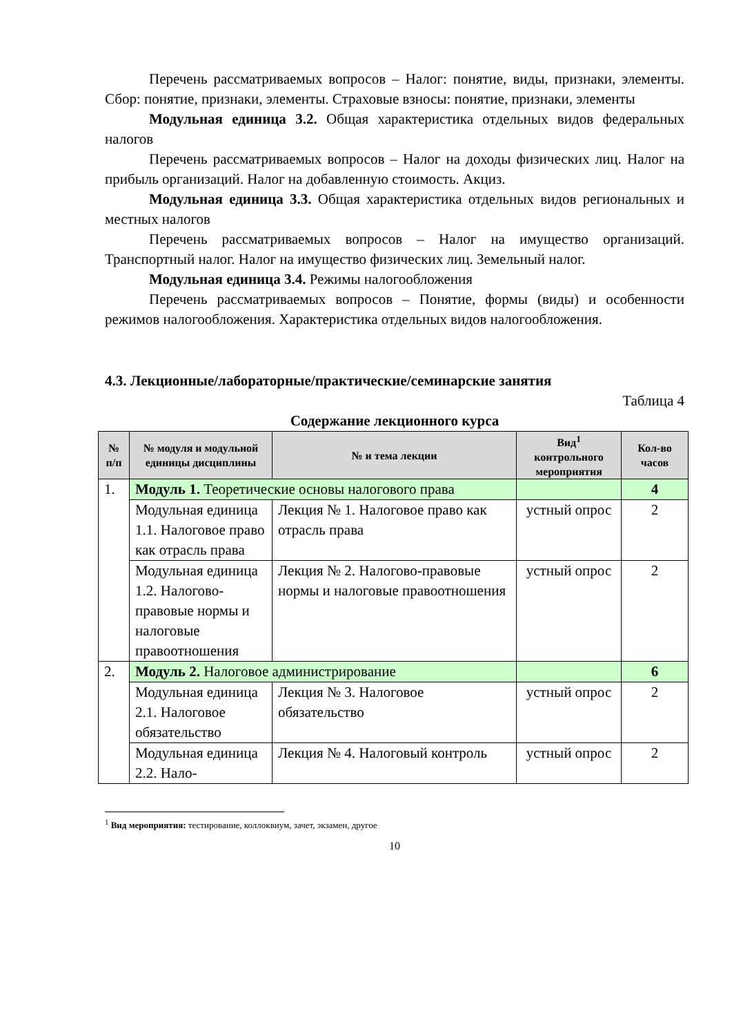Перечень рассматриваемых вопросов – Налог: понятие, виды, признаки, элементы. Сбор: понятие, признаки, элементы. Страховые взносы: понятие, признаки, элементы
Модульная единица 3.2. Общая характеристика отдельных видов федеральных налогов
Перечень рассматриваемых вопросов – Налог на доходы физических лиц. Налог на прибыль организаций. Налог на добавленную стоимость. Акциз.
Модульная единица 3.3. Общая характеристика отдельных видов региональных и местных налогов
Перечень рассматриваемых вопросов – Налог на имущество организаций. Транспортный налог. Налог на имущество физических лиц. Земельный налог.
Модульная единица 3.4. Режимы налогообложения
Перечень рассматриваемых вопросов – Понятие, формы (виды) и особенности режимов налогообложения. Характеристика отдельных видов налогообложения.
4.3. Лекционные/лабораторные/практические/семинарские занятия
Таблица 4
Содержание лекционного курса
| № п/п | № модуля и модульной единицы дисциплины | № и тема лекции | Вид<sup>1</sup> контрольного мероприятия | Кол-во часов |
| --- | --- | --- | --- | --- |
| 1. | Модуль 1. Теоретические основы налогового права | | | 4 |
| | Модульная единица 1.1. Налоговое право как отрасль права | Лекция № 1. Налоговое право как отрасль права | устный опрос | 2 |
| | Модульная единица 1.2. Налогово-правовые нормы и налоговые правоотношения | Лекция № 2. Налогово-правовые нормы и налоговые правоотношения | устный опрос | 2 |
| 2. | Модуль 2. Налоговое администрирование | | | 6 |
| | Модульная единица 2.1. Налоговое обязательство | Лекция № 3. Налоговое обязательство | устный опрос | 2 |
| | Модульная единица 2.2. Нало- | Лекция № 4. Налоговый контроль | устный опрос | 2 |
<sup>1</sup> Вид мероприятия: тестирование, коллоквиум, зачет, экзамен, другое
10